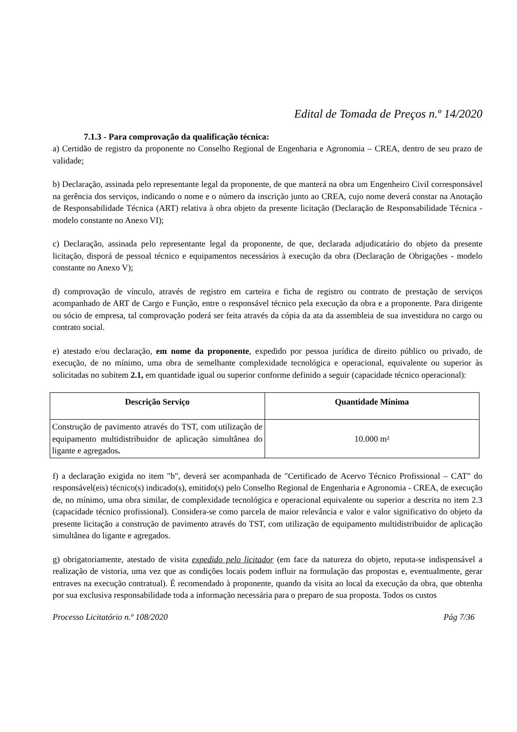Edital de Tomada de Preços n.º 14/2020
7.1.3 - Para comprovação da qualificação técnica:
a) Certidão de registro da proponente no Conselho Regional de Engenharia e Agronomia – CREA, dentro de seu prazo de validade;
b) Declaração, assinada pelo representante legal da proponente, de que manterá na obra um Engenheiro Civil corresponsável na gerência dos serviços, indicando o nome e o número da inscrição junto ao CREA, cujo nome deverá constar na Anotação de Responsabilidade Técnica (ART) relativa à obra objeto da presente licitação (Declaração de Responsabilidade Técnica - modelo constante no Anexo VI);
c) Declaração, assinada pelo representante legal da proponente, de que, declarada adjudicatário do objeto da presente licitação, disporá de pessoal técnico e equipamentos necessários à execução da obra (Declaração de Obrigações - modelo constante no Anexo V);
d) comprovação de vínculo, através de registro em carteira e ficha de registro ou contrato de prestação de serviços acompanhado de ART de Cargo e Função, entre o responsável técnico pela execução da obra e a proponente. Para dirigente ou sócio de empresa, tal comprovação poderá ser feita através da cópia da ata da assembleia de sua investidura no cargo ou contrato social.
e) atestado e/ou declaração, em nome da proponente, expedido por pessoa jurídica de direito público ou privado, de execução, de no mínimo, uma obra de semelhante complexidade tecnológica e operacional, equivalente ou superior às solicitadas no subitem 2.1, em quantidade igual ou superior conforme definido a seguir (capacidade técnico operacional):
| Descrição Serviço | Quantidade Mínima |
| --- | --- |
| Construção de pavimento através do TST, com utilização de equipamento multidistribuidor de aplicação simultânea do ligante e agregados . | 10.000 m² |
f) a declaração exigida no item "b", deverá ser acompanhada de "Certificado de Acervo Técnico Profissional – CAT" do responsável(eis) técnico(s) indicado(s), emitido(s) pelo Conselho Regional de Engenharia e Agronomia - CREA, de execução de, no mínimo, uma obra similar, de complexidade tecnológica e operacional equivalente ou superior a descrita no item 2.3 (capacidade técnico profissional). Considera-se como parcela de maior relevância e valor e valor significativo do objeto da presente licitação a construção de pavimento através do TST, com utilização de equipamento multidistribuidor de aplicação simultânea do ligante e agregados.
g) obrigatoriamente, atestado de visita expedido pelo licitador (em face da natureza do objeto, reputa-se indispensável a realização de vistoria, uma vez que as condições locais podem influir na formulação das propostas e, eventualmente, gerar entraves na execução contratual). É recomendado à proponente, quando da visita ao local da execução da obra, que obtenha por sua exclusiva responsabilidade toda a informação necessária para o preparo de sua proposta. Todos os custos
Processo Licitatório n.º 108/2020 Pág 7/36